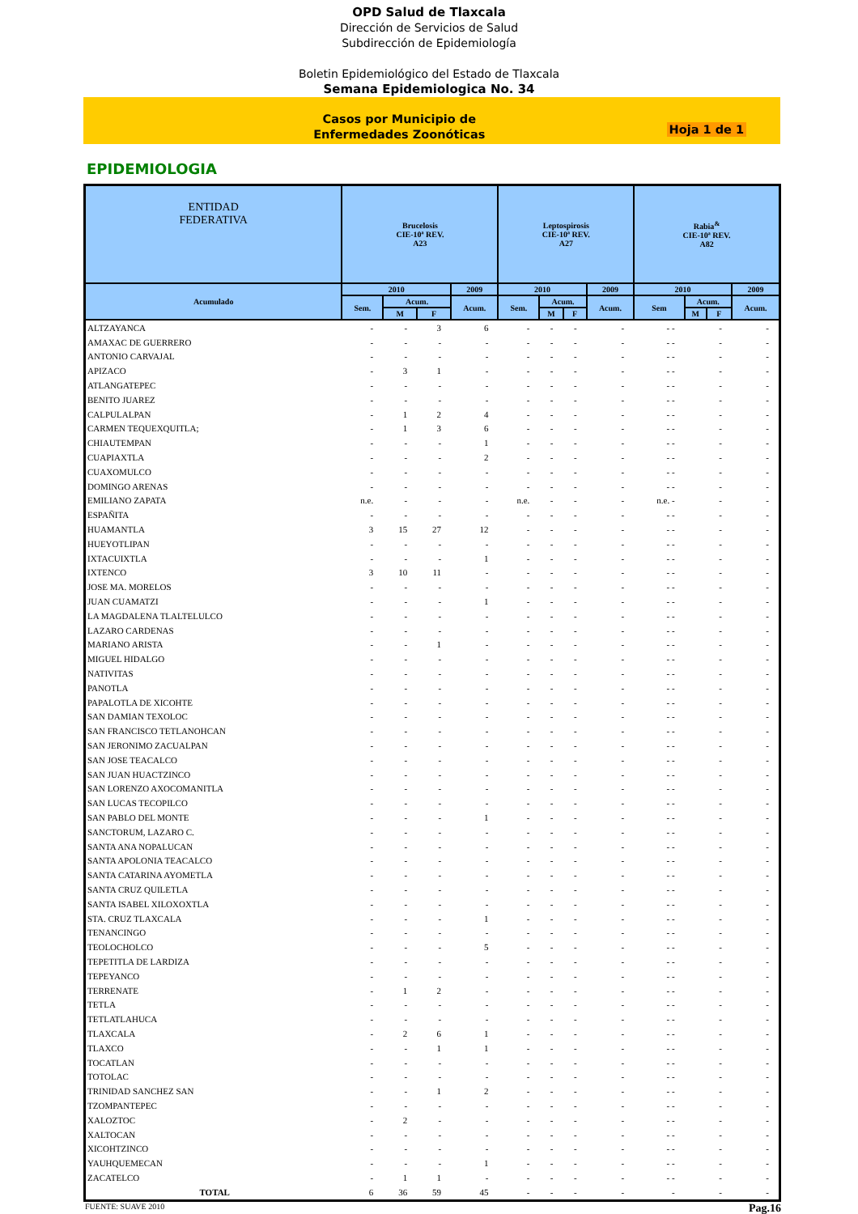OPD Salud de Tlaxcala
Dirección de Servicios de Salud
Subdirección de Epidemiología
Boletin Epidemiológico del Estado de Tlaxcala
Semana Epidemiologica No. 34
Casos por Municipio de
Enfermedades Zoonóticas
Hoja 1 de 1
EPIDEMIOLOGIA
| ENTIDAD FEDERATIVA | Brucelosis CIE-10ª REV. A23 | | | | Leptospirosis CIE-10ª REV. A27 | | | | Rabia<sup>&</sup> CIE-10ª REV. A82 | | | |
| --- | --- | --- | --- | --- | --- | --- | --- | --- | --- | --- | --- | --- |
| Acumulado | 2010 | | | 2009 | 2010 | | | 2009 | 2010 | | | 2009 |
| | Sem. | Acum. | | Acum. | Sem. | Acum. | | Acum. | Sem | Acum. | | Acum. |
| | | M | F | | | M | F | | | M | F | |
| ALTZAYANCA | - | - | 3 | 6 | - | - | - | - | - - | | - | - |
| AMAXAC DE GUERRERO | - | - | - | - | - | - | - | - | - - | | - | - |
| ANTONIO CARVAJAL | - | - | - | - | - | - | - | - | - - | | - | - |
| APIZACO | - | 3 | 1 | - | - | - | - | - | - - | | - | - |
| ATLANGATEPEC | - | - | - | - | - | - | - | - | - - | | - | - |
| BENITO JUAREZ | - | - | - | - | - | - | - | - | - - | | - | - |
| CALPULALPAN | - | 1 | 2 | 4 | - | - | - | - | - - | | - | - |
| CARMEN TEQUEXQUITLA; | - | 1 | 3 | 6 | - | - | - | - | - - | | - | - |
| CHIAUTEMPAN | - | - | - | 1 | - | - | - | - | - - | | - | - |
| CUAPIAXTLA | - | - | - | 2 | - | - | - | - | - - | | - | - |
| CUAXOMULCO | - | - | - | - | - | - | - | - | - - | | - | - |
| DOMINGO ARENAS | - | - | - | - | - | - | - | - | - - | | - | - |
| EMILIANO ZAPATA | n.e. | - | - | - | n.e. | - | - | - | n.e. - | | - | - |
| ESPAÑITA | - | - | - | - | - | - | - | - | - - | | - | - |
| HUAMANTLA | 3 | 15 | 27 | 12 | - | - | - | - | - - | | - | - |
| HUEYOTLIPAN | - | - | - | - | - | - | - | - | - - | | - | - |
| IXTACUIXTLA | - | - | - | 1 | - | - | - | - | - - | | - | - |
| IXTENCO | 3 | 10 | 11 | - | - | - | - | - | - - | | - | - |
| JOSE MA. MORELOS | - | - | - | - | - | - | - | - | - - | | - | - |
| JUAN CUAMATZI | - | - | - | 1 | - | - | - | - | - - | | - | - |
| LA MAGDALENA TLALTELULCO | - | - | - | - | - | - | - | - | - - | | - | - |
| LAZARO CARDENAS | - | - | - | - | - | - | - | - | - - | | - | - |
| MARIANO ARISTA | - | - | 1 | - | - | - | - | - | - - | | - | - |
| MIGUEL HIDALGO | - | - | - | - | - | - | - | - | - - | | - | - |
| NATIVITAS | - | - | - | - | - | - | - | - | - - | | - | - |
| PANOTLA | - | - | - | - | - | - | - | - | - - | | - | - |
| PAPALOTLA DE XICOHTE | - | - | - | - | - | - | - | - | - - | | - | - |
| SAN DAMIAN TEXOLOC | - | - | - | - | - | - | - | - | - - | | - | - |
| SAN FRANCISCO TETLANOHCAN | - | - | - | - | - | - | - | - | - - | | - | - |
| SAN JERONIMO ZACUALPAN | - | - | - | - | - | - | - | - | - - | | - | - |
| SAN JOSE TEACALCO | - | - | - | - | - | - | - | - | - - | | - | - |
| SAN JUAN HUACTZINCO | - | - | - | - | - | - | - | - | - - | | - | - |
| SAN LORENZO AXOCOMANITLA | - | - | - | - | - | - | - | - | - - | | - | - |
| SAN LUCAS TECOPILCO | - | - | - | - | - | - | - | - | - - | | - | - |
| SAN PABLO DEL MONTE | - | - | - | 1 | - | - | - | - | - - | | - | - |
| SANCTORUM, LAZARO C. | - | - | - | - | - | - | - | - | - - | | - | - |
| SANTA ANA NOPALUCAN | - | - | - | - | - | - | - | - | - - | | - | - |
| SANTA APOLONIA TEACALCO | - | - | - | - | - | - | - | - | - - | | - | - |
| SANTA CATARINA AYOMETLA | - | - | - | - | - | - | - | - | - - | | - | - |
| SANTA CRUZ QUILETLA | - | - | - | - | - | - | - | - | - - | | - | - |
| SANTA ISABEL XILOXOXTLA | - | - | - | - | - | - | - | - | - - | | - | - |
| STA. CRUZ TLAXCALA | - | - | - | 1 | - | - | - | - | - - | | - | - |
| TENANCINGO | - | - | - | - | - | - | - | - | - - | | - | - |
| TEOLOCHOLCO | - | - | - | 5 | - | - | - | - | - - | | - | - |
| TEPETITLA DE LARDIZA | - | - | - | - | - | - | - | - | - - | | - | - |
| TEPEYANCO | - | - | - | - | - | - | - | - | - - | | - | - |
| TERRENATE | - | 1 | 2 | - | - | - | - | - | - - | | - | - |
| TETLA | - | - | - | - | - | - | - | - | - - | | - | - |
| TETLATLAHUCA | - | - | - | - | - | - | - | - | - - | | - | - |
| TLAXCALA | - | 2 | 6 | 1 | - | - | - | - | - - | | - | - |
| TLAXCO | - | - | 1 | 1 | - | - | - | - | - - | | - | - |
| TOCATLAN | - | - | - | - | - | - | - | - | - - | | - | - |
| TOTOLAC | - | - | - | - | - | - | - | - | - - | | - | - |
| TRINIDAD SANCHEZ SAN | - | - | 1 | 2 | - | - | - | - | - - | | - | - |
| TZOMPANTEPEC | - | - | - | - | - | - | - | - | - - | | - | - |
| XALOZTOC | - | 2 | - | - | - | - | - | - | - - | | - | - |
| XALTOCAN | - | - | - | - | - | - | - | - | - - | | - | - |
| XICOHTZINCO | - | - | - | - | - | - | - | - | - - | | - | - |
| YAUHQUEMECAN | - | - | - | 1 | - | - | - | - | - - | | - | - |
| ZACATELCO | - | 1 | 1 | - | - | - | - | - | - - | | - | - |
| TOTAL | 6 | 36 | 59 | 45 | - | - | - | - | - | | - | - |
FUENTE: SUAVE 2010 Pag.16